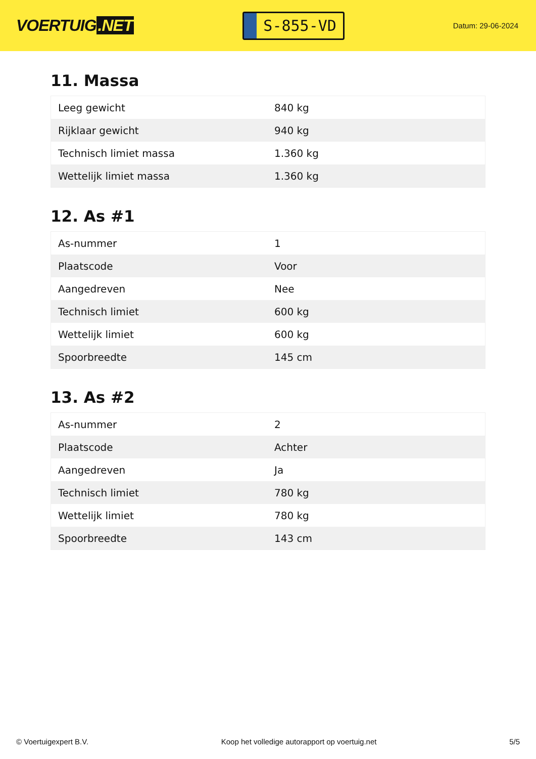VOERTUIG.NET
S-855-VD
Datum: 29-06-2024
11. Massa
| Leeg gewicht | 840 kg |
| Rijklaar gewicht | 940 kg |
| Technisch limiet massa | 1.360 kg |
| Wettelijk limiet massa | 1.360 kg |
12. As #1
| As-nummer | 1 |
| Plaatscode | Voor |
| Aangedreven | Nee |
| Technisch limiet | 600 kg |
| Wettelijk limiet | 600 kg |
| Spoorbreedte | 145 cm |
13. As #2
| As-nummer | 2 |
| Plaatscode | Achter |
| Aangedreven | Ja |
| Technisch limiet | 780 kg |
| Wettelijk limiet | 780 kg |
| Spoorbreedte | 143 cm |
© Voertuigexpert B.V. Koop het volledige autorapport op voertuig.net 5/5